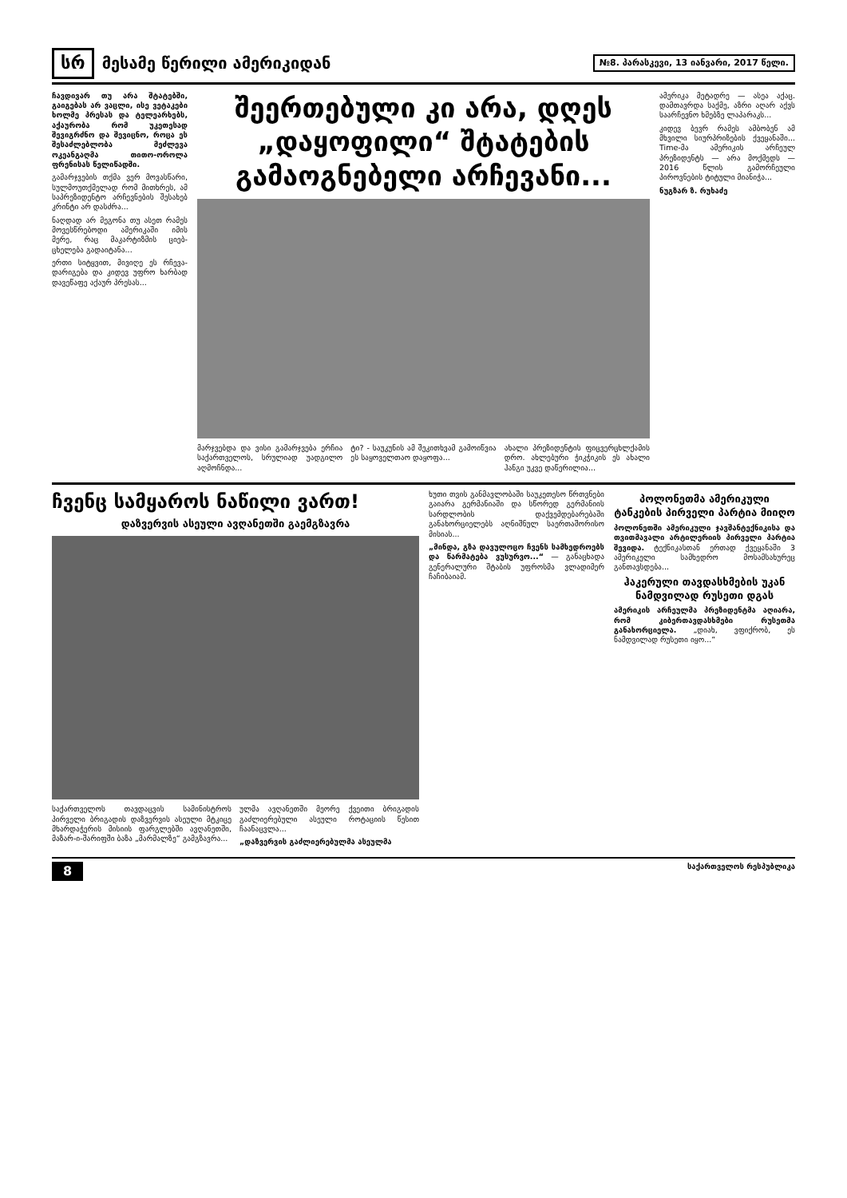სრ მესამე წერილი ამერიკიდან №8. პარასკევი, 13 იანვარი, 2017 წელი.
ჩავდივარ თუ არა შტატებში, გაიგებას არ ვაცლი, ისე ვეტაკები ხოლმე პრესას და ტელეარხებს, აქაურობა რომ უკეთესად შევიგრძნო და შევიცნო, როცა ეს შესაძლებლობა მეძლევა ოკეანგაღმა თითო-ოროლა ფრენისას წელიწადში.
გამარჯვების თქმა ვერ მოვასწარი, სულმოუთქმელად რომ მითხრეს, ამ საპრეზიდენტო არჩევნების შესახებ კრინტი არ დასძრა...
ნაღდად არ მეგონა თუ ასეთ რამეს მოვესწრებოდი ამერიკაში იმის მერე, რაც მაკარტიზმის ციებ-ცხელება გადაიტანა...
ერთი სიტყვით, მივიღე ეს რჩევა-დარიგება და კიდევ უფრო ხარბად დავეწაფე აქაურ პრესას...
შეერთებული კი არა, დღეს „დაყოფილი“ შტატების გამაოგნებელი არჩევანი...
მარჯვებდა და ვისი გამარჯვება ერჩია საქართველოს, სრულიად უადგილო აღმოჩნდა...
ტი? - საუკუნის ამ შეკითხვამ გამოიწვია ეს საყოველთაო დაყოფა...
ახალი პრეზიდენტის ფიცვერცხლქამის დრო. ახლებური ჭიკჭიკის ეს ახალი ჰანგი უკვე დაწერილია...
ამერიკა მეტადრე — ასეა აქაც. დამთავრდა საქმე, აზრი აღარ აქვს საარჩევნო ხმებზე ლაპარაკს...
კიდევ ბევრ რამეს ამბობენ ამ მხვილი სიურპრიზების ქვეყანაში... Time-მა ამერიკის არჩეულ პრეზიდენტს — არა მოქმედს — 2016 წლის გამორჩეული პიროვნების ტიტული მიანიჭა...
ნუგზარ ზ. რუხაძე
ჩვენც სამყაროს ნაწილი ვართ!
დაზვერვის ასეული ავღანეთში გაემგზავრა
საქართველოს თავდაცვის სამინისტროს პირველი ბრიგადის დაზვერვის ასეული მტკიცე მხარდაჭერის მისიის ფარგლებში ავღანეთში, მაზარ-ი-შარიფში ბაზა „მარმალზე“ გამგზავრა...
ულმა ავღანეთში მეორე ქვეითი ბრიგადის გაძლიერებული ასეული როტაციის წესით ჩაანაცვლა...
„დაზვერვის გაძლიერებულმა ასეულმა
ხუთი თვის განმავლობაში საუკეთესო წრთვნები გაიარა გერმანიაში და სწორედ გერმანიის სარდლობის დაქვემდებარებაში განახორციელებს აღნიშნულ საერთაშორისო მისიას...
„მინდა, გზა დავულოცო ჩვენს სამხედროებს და წარმატება ვუსურვო...“ — განაცხადა გენერალური შტაბის უფროსმა ვლადიმერ ჩაჩიბაიამ.
პოლონეთმა ამერიკული ტანკების პირველი პარტია მიიღო
პოლონეთში ამერიკული ჯავშანტექნიკისა და თვითმავალი არტილერიის პირველი პარტია შევიდა. ტექნიკასთან ერთად ქვეყანაში 3 ამერიკელი სამხედრო მოსამსახურეც განთავსდება...
ჰაკერული თავდასხმების უკან ნამდვილად რუსეთი დგას
ამერიკის არჩეულმა პრეზიდენტმა აღიარა, რომ კიბერთავდასხმები რუსეთმა განახორციელა. „დიახ, ვფიქრობ, ეს ნამდვილად რუსეთი იყო...“
8 საქართველოს რესპუბლიკა